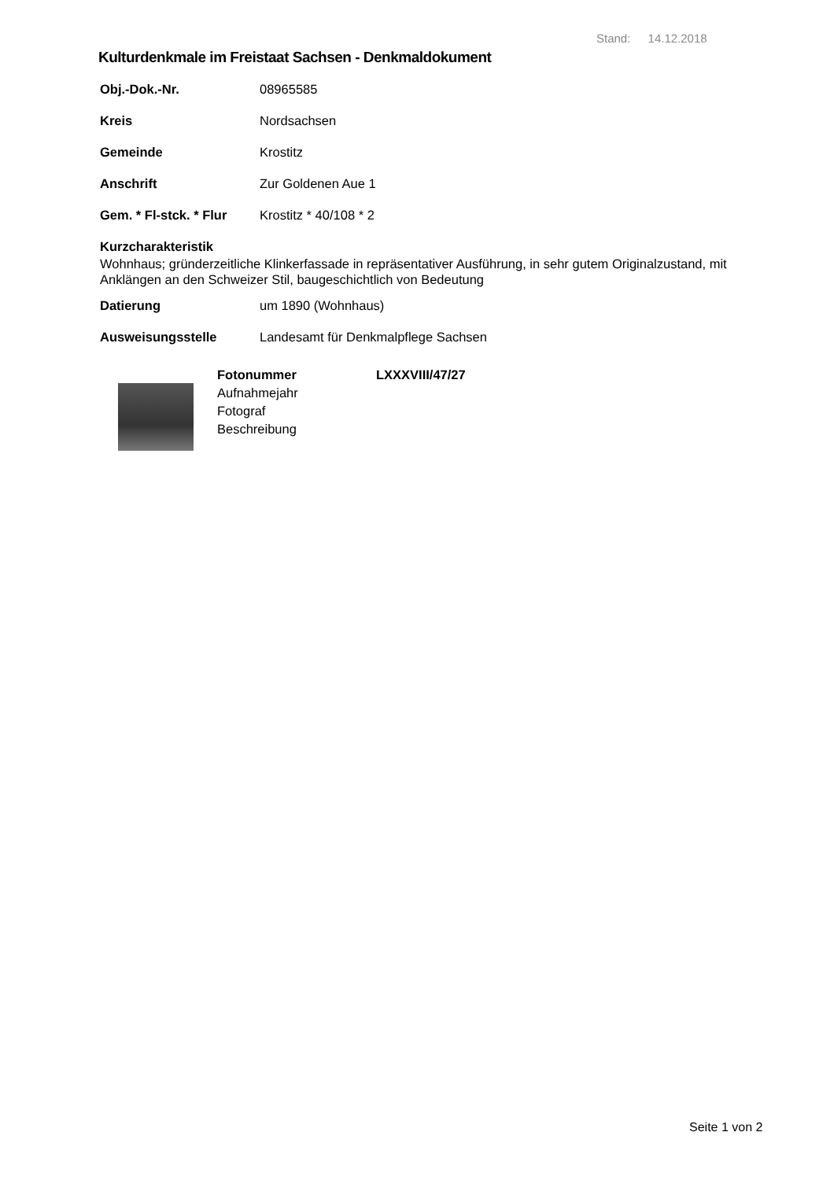Stand: 14.12.2018
Kulturdenkmale im Freistaat Sachsen - Denkmaldokument
Obj.-Dok.-Nr. 08965585
Kreis Nordsachsen
Gemeinde Krostitz
Anschrift Zur Goldenen Aue 1
Gem. * Fl-stck. * Flur Krostitz * 40/108 * 2
Kurzcharakteristik
Wohnhaus; gründerzeitliche Klinkerfassade in repräsentativer Ausführung, in sehr gutem Originalzustand, mit Anklängen an den Schweizer Stil, baugeschichtlich von Bedeutung
Datierung um 1890 (Wohnhaus)
Ausweisungsstelle Landesamt für Denkmalpflege Sachsen
Fotonummer
Aufnahmejahr
Fotograf
Beschreibung
LXXXVIII/47/27
Seite 1 von 2